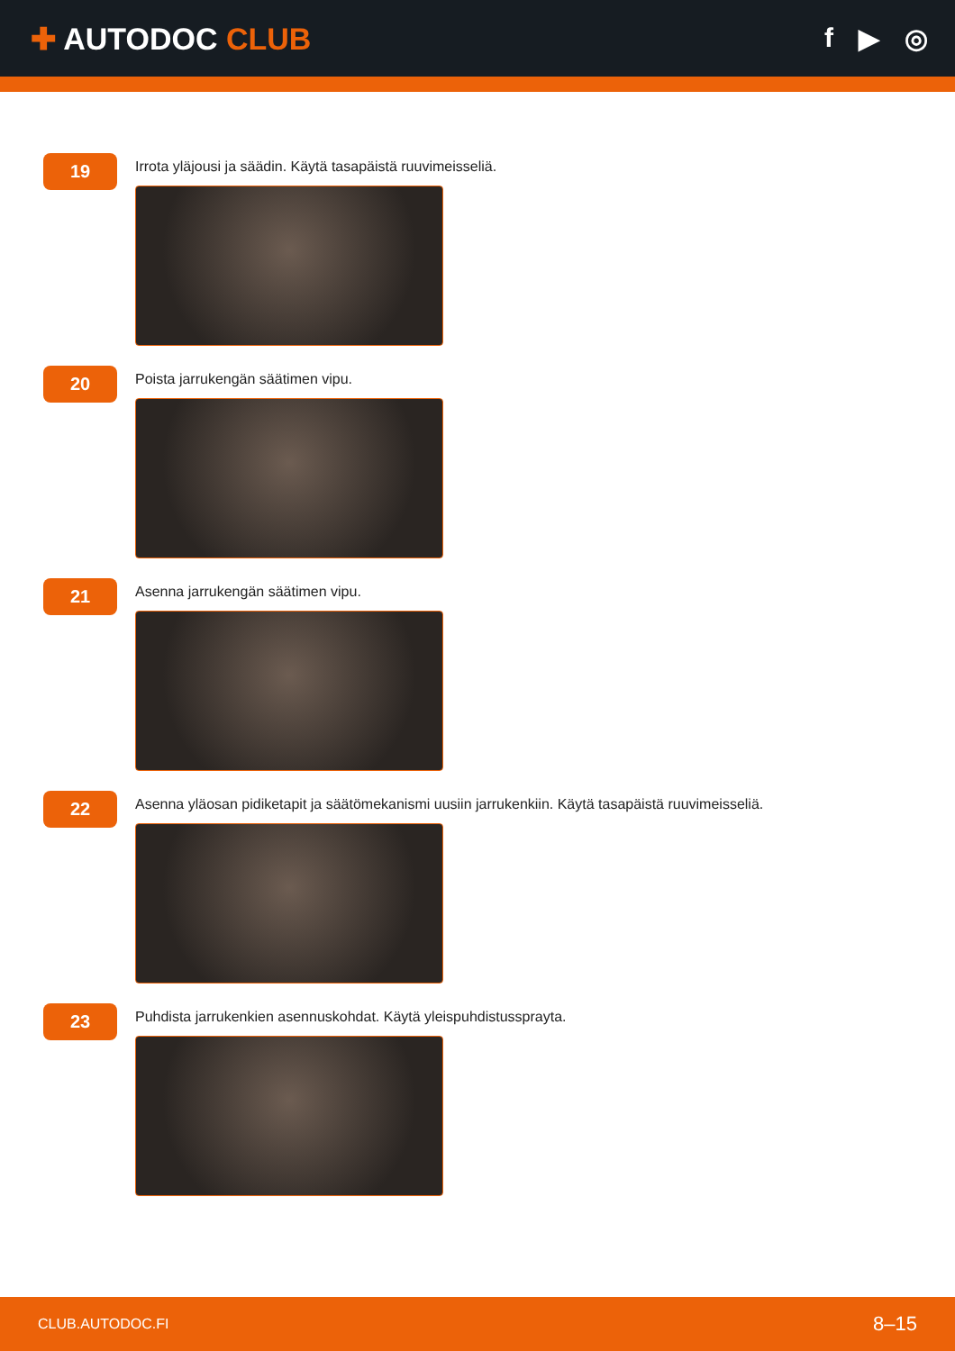✚ AUTODOC CLUB f ▶ ◎
19
Irrota yläjousi ja säädin. Käytä tasapäistä ruuvimeisseliä.
20
Poista jarrukengän säätimen vipu.
21
Asenna jarrukengän säätimen vipu.
22
Asenna yläosan pidiketapit ja säätömekanismi uusiin jarrukenkiin. Käytä tasapäistä ruuvimeisseliä.
23
Puhdista jarrukenkien asennuskohdat. Käytä yleispuhdistussprayta.
CLUB.AUTODOC.FI 8–15